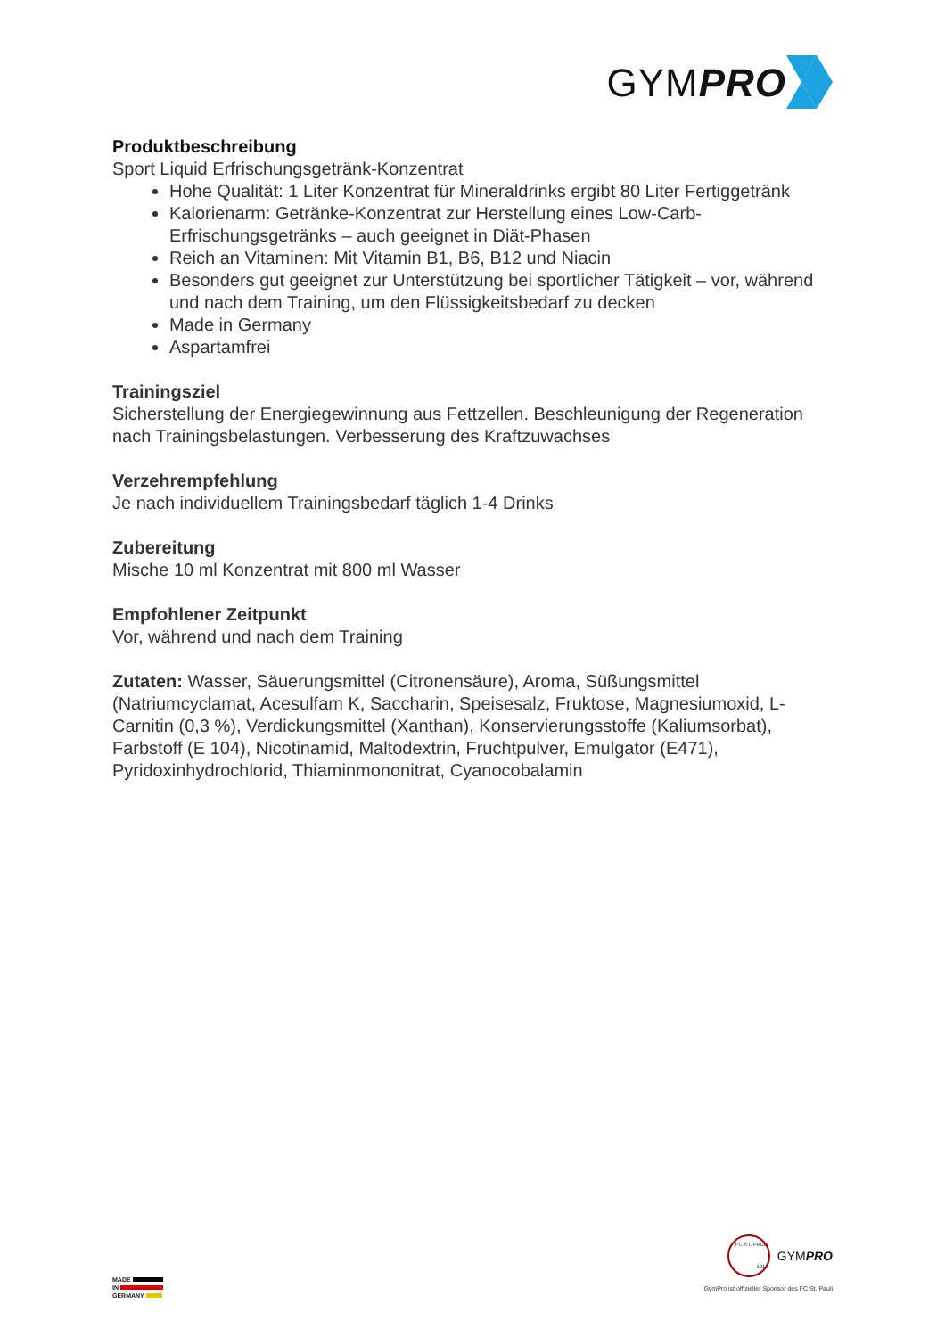GYMPRO
Produktbeschreibung
Sport Liquid Erfrischungsgetränk-Konzentrat
Hohe Qualität: 1 Liter Konzentrat für Mineraldrinks ergibt 80 Liter Fertiggetränk
Kalorienarm: Getränke-Konzentrat zur Herstellung eines Low-Carb-Erfrischungsgetränks – auch geeignet in Diät-Phasen
Reich an Vitaminen: Mit Vitamin B1, B6, B12 und Niacin
Besonders gut geeignet zur Unterstützung bei sportlicher Tätigkeit – vor, während und nach dem Training, um den Flüssigkeitsbedarf zu decken
Made in Germany
Aspartamfrei
Trainingsziel
Sicherstellung der Energiegewinnung aus Fettzellen. Beschleunigung der Regeneration nach Trainingsbelastungen. Verbesserung des Kraftzuwachses
Verzehrempfehlung
Je nach individuellem Trainingsbedarf täglich 1-4 Drinks
Zubereitung
Mische 10 ml Konzentrat mit 800 ml Wasser
Empfohlener Zeitpunkt
Vor, während und nach dem Training
Zutaten: Wasser, Säuerungsmittel (Citronensäure), Aroma, Süßungsmittel (Natriumcyclamat, Acesulfam K, Saccharin, Speisesalz, Fruktose, Magnesiumoxid, L-Carnitin (0,3 %), Verdickungsmittel (Xanthan), Konservierungsstoffe (Kaliumsorbat), Farbstoff (E 104), Nicotinamid, Maltodextrin, Fruchtpulver, Emulgator (E471), Pyridoxinhydrochlorid, Thiaminmononitrat, Cyanocobalamin
MADE
IN
GERMANY
FC ST. PAULI 1910
GYMPRO
GymPro ist offizieller Sponsor des FC St. Pauli